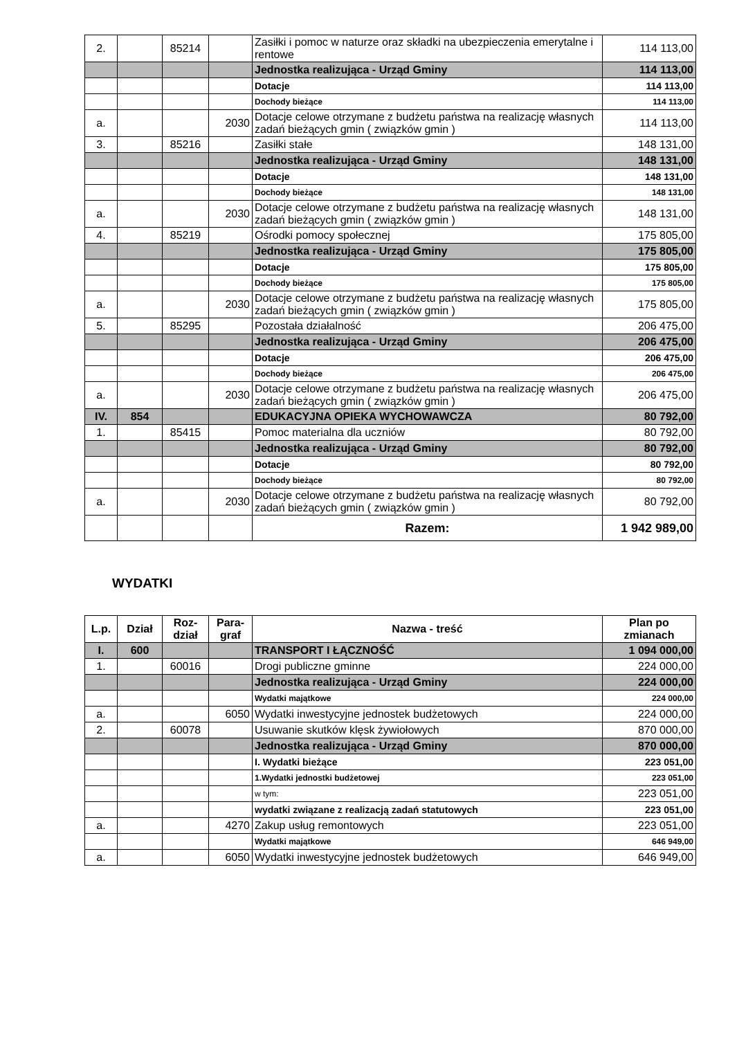| 2. | | 85214 | | Zasiłki i pomoc w naturze oraz składki na ubezpieczenia emerytalne i rentowe | 114 113,00 |
| | | | | Jednostka realizująca - Urząd Gminy | 114 113,00 |
| | | | | Dotacje | 114 113,00 |
| | | | | Dochody bieżące | 114 113,00 |
| a. | | | 2030 | Dotacje celowe otrzymane z budżetu państwa na realizację własnych zadań bieżących gmin ( związków gmin ) | 114 113,00 |
| 3. | | 85216 | | Zasiłki stałe | 148 131,00 |
| | | | | Jednostka realizująca - Urząd Gminy | 148 131,00 |
| | | | | Dotacje | 148 131,00 |
| | | | | Dochody bieżące | 148 131,00 |
| a. | | | 2030 | Dotacje celowe otrzymane z budżetu państwa na realizację własnych zadań bieżących gmin ( związków gmin ) | 148 131,00 |
| 4. | | 85219 | | Ośrodki pomocy społecznej | 175 805,00 |
| | | | | Jednostka realizująca - Urząd Gminy | 175 805,00 |
| | | | | Dotacje | 175 805,00 |
| | | | | Dochody bieżące | 175 805,00 |
| a. | | | 2030 | Dotacje celowe otrzymane z budżetu państwa na realizację własnych zadań bieżących gmin ( związków gmin ) | 175 805,00 |
| 5. | | 85295 | | Pozostała działalność | 206 475,00 |
| | | | | Jednostka realizująca - Urząd Gminy | 206 475,00 |
| | | | | Dotacje | 206 475,00 |
| | | | | Dochody bieżące | 206 475,00 |
| a. | | | 2030 | Dotacje celowe otrzymane z budżetu państwa na realizację własnych zadań bieżących gmin ( związków gmin ) | 206 475,00 |
| IV. | 854 | | | EDUKACYJNA OPIEKA WYCHOWAWCZA | 80 792,00 |
| 1. | | 85415 | | Pomoc materialna dla uczniów | 80 792,00 |
| | | | | Jednostka realizująca - Urząd Gminy | 80 792,00 |
| | | | | Dotacje | 80 792,00 |
| | | | | Dochody bieżące | 80 792,00 |
| a. | | | 2030 | Dotacje celowe otrzymane z budżetu państwa na realizację własnych zadań bieżących gmin ( związków gmin ) | 80 792,00 |
| | | | | Razem: | 1 942 989,00 |
WYDATKI
| L.p. | Dział | Roz- dział | Para- graf | Nazwa - treść | Plan po zmianach |
| --- | --- | --- | --- | --- | --- |
| I. | 600 | | | TRANSPORT I ŁĄCZNOŚĆ | 1 094 000,00 |
| 1. | | 60016 | | Drogi publiczne gminne | 224 000,00 |
| | | | | Jednostka realizująca - Urząd Gminy | 224 000,00 |
| | | | | Wydatki majątkowe | 224 000,00 |
| a. | | | 6050 | Wydatki inwestycyjne jednostek budżetowych | 224 000,00 |
| 2. | | 60078 | | Usuwanie skutków klęsk żywiołowych | 870 000,00 |
| | | | | Jednostka realizująca - Urząd Gminy | 870 000,00 |
| | | | | I. Wydatki bieżące | 223 051,00 |
| | | | | 1.Wydatki jednostki budżetowej | 223 051,00 |
| | | | | w tym: | 223 051,00 |
| | | | | wydatki związane z realizacją zadań statutowych | 223 051,00 |
| a. | | | 4270 | Zakup usług remontowych | 223 051,00 |
| | | | | Wydatki majątkowe | 646 949,00 |
| a. | | | 6050 | Wydatki inwestycyjne jednostek budżetowych | 646 949,00 |